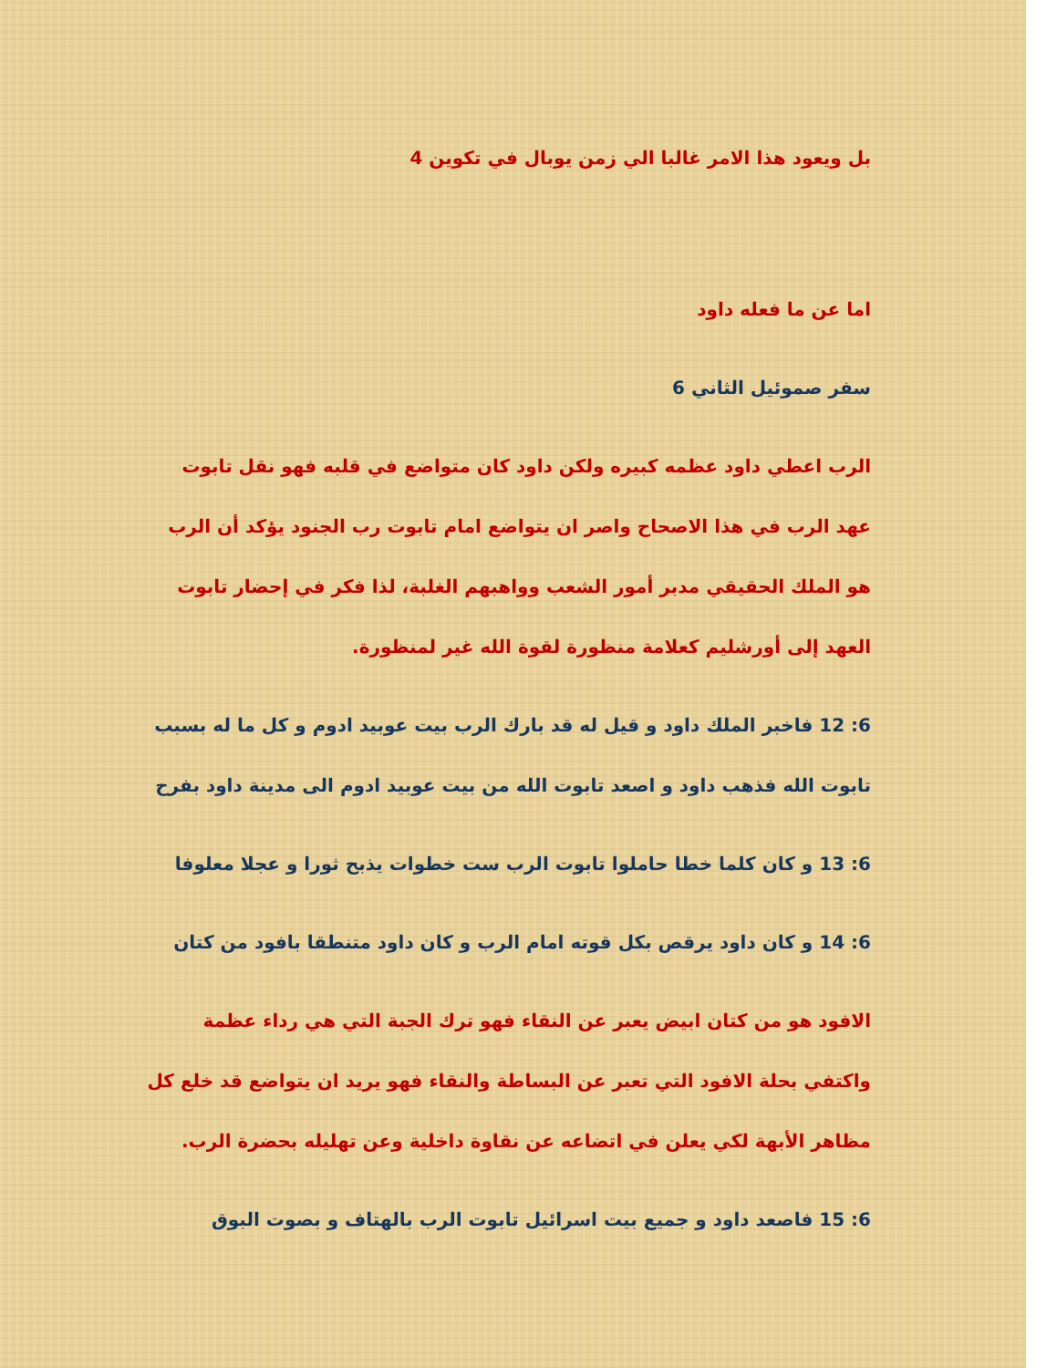بل ويعود هذا الامر غالبا الي زمن يوبال في تكوين 4
اما عن ما فعله داود
سفر صموئيل الثاني 6
الرب اعطي داود عظمه كبيره ولكن داود كان متواضع في قلبه فهو نقل تابوت عهد الرب في هذا الاصحاح واصر ان يتواضع امام تابوت رب الجنود يؤكد أن الرب هو الملك الحقيقي مدبر أمور الشعب وواهبهم الغلبة، لذا فكر في إحضار تابوت العهد إلى أورشليم كعلامة منظورة لقوة الله غير لمنظورة.
6: 12 فاخبر الملك داود و قيل له قد بارك الرب بيت عوبيد ادوم و كل ما له بسبب تابوت الله فذهب داود و اصعد تابوت الله من بيت عوبيد ادوم الى مدينة داود بفرح
6: 13 و كان كلما خطا حاملوا تابوت الرب ست خطوات يذبح ثورا و عجلا معلوفا
6: 14 و كان داود يرقص بكل قوته امام الرب و كان داود متنطقا بافود من كتان
الافود هو من كتان ابيض يعبر عن النقاء فهو ترك الجبة التي هي رداء عظمة واكتفي بحلة الافود التي تعبر عن البساطة والنقاء فهو يريد ان يتواضع قد خلع كل مظاهر الأبهة لكي يعلن في اتضاعه عن نقاوة داخلية وعن تهليله بحضرة الرب.
6: 15 فاصعد داود و جميع بيت اسرائيل تابوت الرب بالهتاف و بصوت البوق